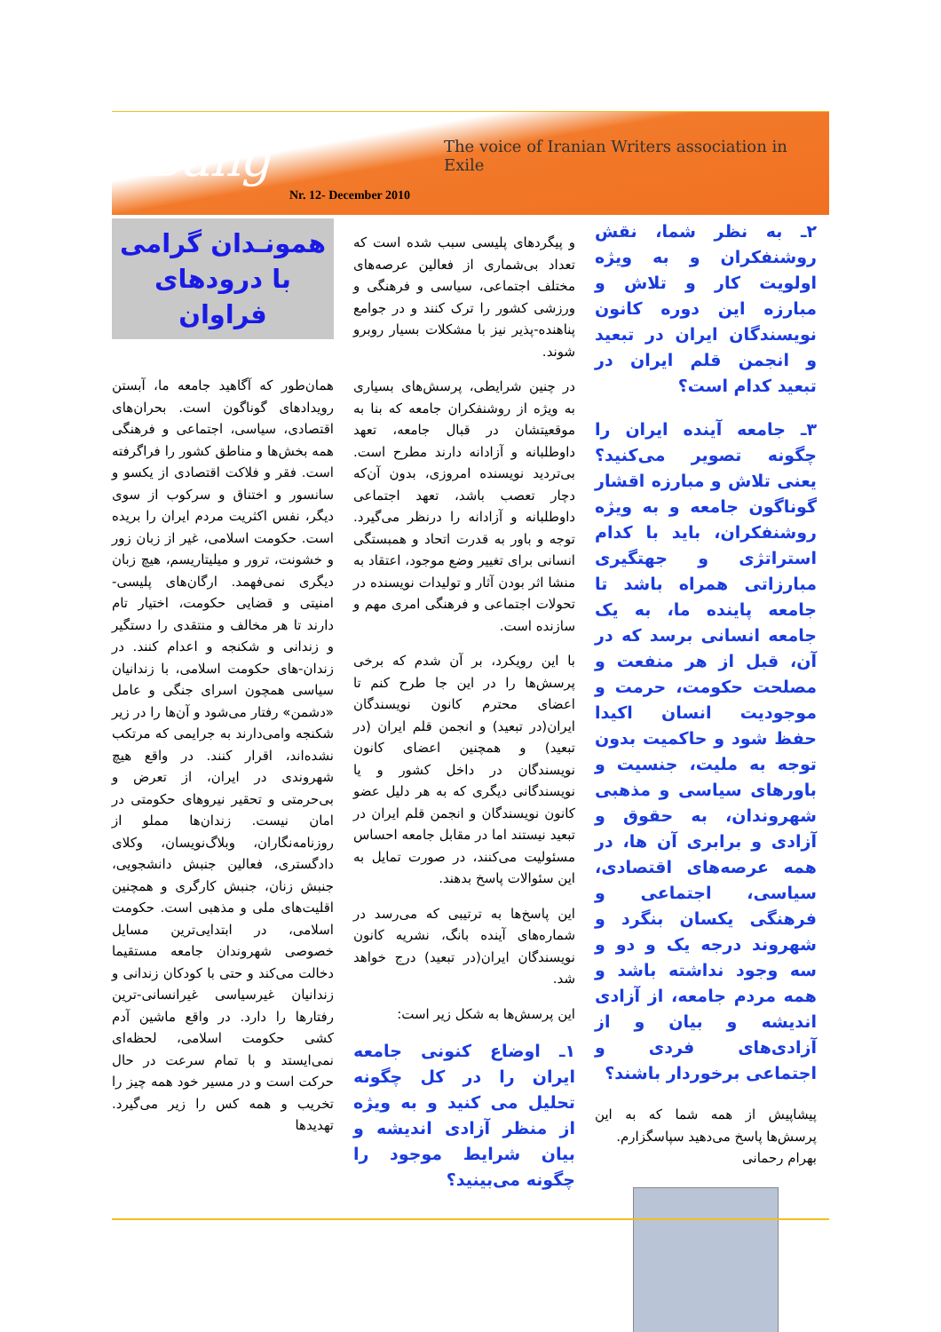Bang
The voice of Iranian Writers association in Exile
Nr. 12- December 2010
همونـدان گرامی
با درودهای فراوان
همان‌طور که آگاهید جامعه ما، آبستن رویدادهای گوناگون است. بحران‌های اقتصادی، سیاسی، اجتماعی و فرهنگی همه بخش‌ها و مناطق کشور را فراگرفته است. فقر و فلاکت اقتصادی از یکسو و سانسور و اختناق و سرکوب از سوی دیگر، نفس اکثریت مردم ایران را بریده است. حکومت اسلامی، غیر از زبان زور و خشونت، ترور و میلیتاریسم، هیچ زبان دیگری نمی‌فهمد. ارگان‌های پلیسی-امنیتی و قضایی حکومت، اختیار تام دارند تا هر مخالف و منتقدی را دستگیر و زندانی و شکنجه و اعدام کنند. در زندان-های حکومت اسلامی، با زندانیان سیاسی همچون اسرای جنگی و عامل «دشمن» رفتار می‌شود و آن‌ها را در زیر شکنجه وامی‌دارند به جرایمی که مرتکب نشده‌اند، اقرار کنند. در واقع هیچ شهروندی در ایران، از تعرض و بی‌حرمتی و تحقیر نیروهای حکومتی در امان نیست. زندان‌ها مملو از روزنامه‌نگاران، وبلاگ‌نویسان، وکلای دادگستری، فعالین جنبش دانشجویی، جنبش زنان، جنبش کارگری و همچنین اقلیت‌های ملی و مذهبی است. حکومت اسلامی، در ابتدایی‌ترین مسایل خصوصی شهروندان جامعه مستقیما دخالت می‌کند و حتی با کودکان زندانی و زندانیان غیرسیاسی غیرانسانی-ترین رفتارها را دارد. در واقع ماشین آدم کشی حکومت اسلامی، لحظه‌ای نمی‌ایستد و با تمام سرعت در حال حرکت است و در مسیر خود همه چیز را تخریب و همه کس را زیر می‌گیرد. تهدیدها
و پیگردهای پلیسی سبب شده است که تعداد بی‌شماری از فعالین عرصه‌های مختلف اجتماعی، سیاسی و فرهنگی و ورزشی کشور را ترک کنند و در جوامع پناهنده-پذیر نیز با مشکلات بسیار روبرو شوند.
در چنین شرایطی، پرسش‌های بسیاری به ویژه از روشنفکران جامعه که بنا به موقعیتشان در قبال جامعه، تعهد داوطلبانه و آزادانه دارند مطرح است. بی‌تردید نویسنده امروزی، بدون آن‌که دچار تعصب باشد، تعهد اجتماعی داوطلبانه و آزادانه را درنظر می‌گیرد. توجه و باور به قدرت اتحاد و همبستگی انسانی برای تغییر وضع موجود، اعتقاد به منشا اثر بودن آثار و تولیدات نویسنده در تحولات اجتماعی و فرهنگی امری مهم و سازنده است.
با این رویکرد، بر آن شدم که برخی پرسش‌ها را در این جا طرح کنم تا اعضای محترم کانون نویسندگان ایران(در تبعید) و انجمن قلم ایران (در تبعید) و همچنین اعضای کانون نویسندگان در داخل کشور و یا نویسندگانی دیگری که به هر دلیل عضو کانون نویسندگان و انجمن قلم ایران در تبعید نیستند اما در مقابل جامعه احساس مسئولیت می‌کنند، در صورت تمایل به این سئوالات پاسخ بدهند.
این پاسخ‌ها به ترتیبی که می‌رسد در شماره‌های آینده بانگ، نشریه کانون نویسندگان ایران(در تبعید) درج خواهد شد.
این پرسش‌ها به شکل زیر است:
۱ـ اوضاع کنونی جامعه ایران را در کل چگونه تحلیل می کنید و به ویژه از منظر آزادی اندیشه و بیان شرایط موجود را چگونه می‌بینید؟
۲ـ به نظر شما، نقش روشنفکران و به ویژه اولویت کار و تلاش و مبارزه این دوره کانون نویسندگان ایران در تبعید و انجمن قلم ایران در تبعید کدام است؟
۳ـ جامعه آینده ایران را چگونه تصویر می‌کنید؟ یعنی تلاش و مبارزه اقشار گوناگون جامعه و به ویژه روشنفکران، باید با کدام استراتژی و جهتگیری مبارزاتی همراه باشد تا جامعه پاینده ما، به یک جامعه انسانی برسد که در آن، قبل از هر منفعت و مصلحت حکومت، حرمت و موجودیت انسان اکیدا حفظ شود و حاکمیت بدون توجه به ملیت، جنسیت و باورهای سیاسی و مذهبی شهروندان، به حقوق و آزادی و برابری آن ها، در همه عرصه‌های اقتصادی، سیاسی، اجتماعی و فرهنگی یکسان بنگرد و شهروند درجه یک و دو و سه وجود نداشته باشد و همه مردم جامعه، از آزادی اندیشه و بیان و از آزادی‌های فردی و اجتماعی برخوردار باشند؟
پیشاپیش از همه شما که به این پرسش‌ها پاسخ می‌دهید سپاسگزارم.
بهرام رحمانی